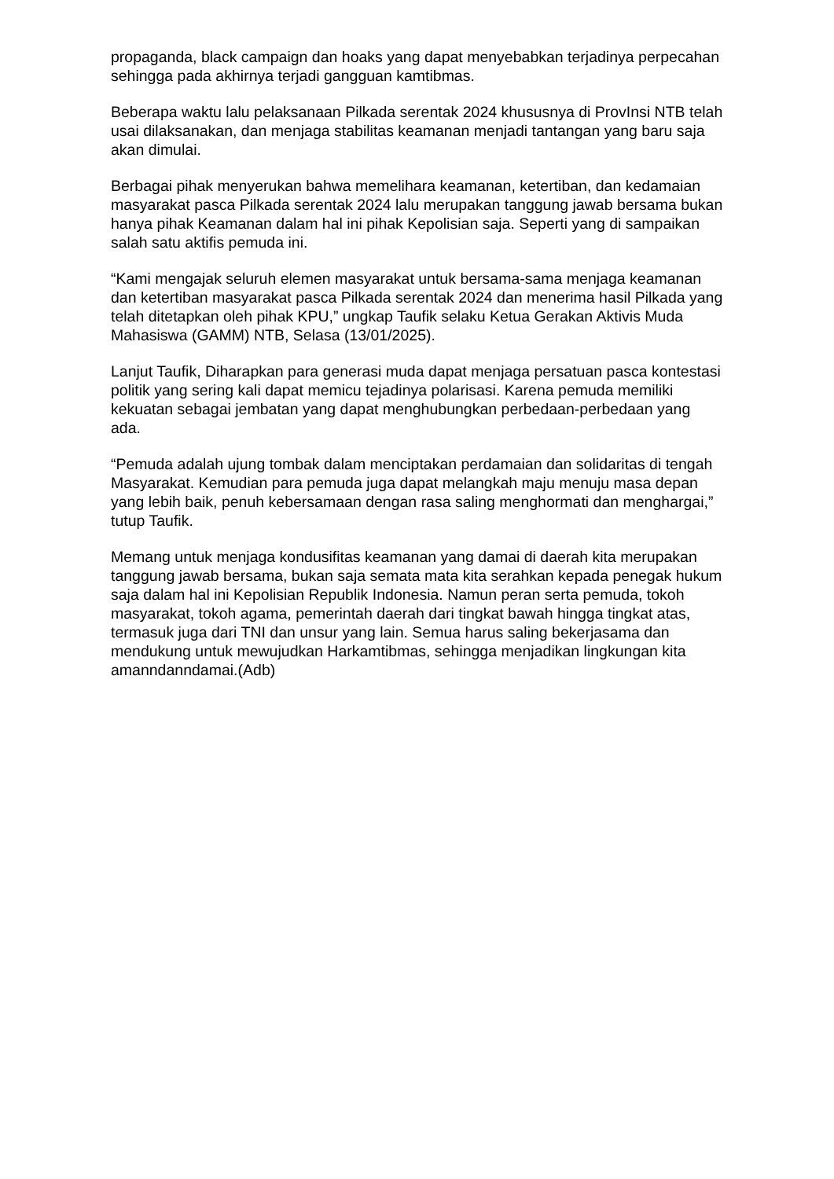propaganda, black campaign dan hoaks yang dapat menyebabkan terjadinya perpecahan sehingga pada akhirnya terjadi gangguan kamtibmas.
Beberapa waktu lalu pelaksanaan Pilkada serentak 2024 khususnya di ProvInsi NTB telah usai dilaksanakan, dan menjaga stabilitas keamanan menjadi tantangan yang baru saja akan dimulai.
Berbagai pihak menyerukan bahwa memelihara keamanan, ketertiban, dan kedamaian masyarakat pasca Pilkada serentak 2024 lalu merupakan tanggung jawab bersama bukan hanya pihak Keamanan dalam hal ini pihak Kepolisian saja. Seperti yang di sampaikan salah satu aktifis pemuda ini.
“Kami mengajak seluruh elemen masyarakat untuk bersama-sama menjaga keamanan dan ketertiban masyarakat pasca Pilkada serentak 2024 dan menerima hasil Pilkada yang telah ditetapkan oleh pihak KPU,” ungkap Taufik selaku Ketua Gerakan Aktivis Muda Mahasiswa (GAMM) NTB, Selasa (13/01/2025).
Lanjut Taufik, Diharapkan para generasi muda dapat menjaga persatuan pasca kontestasi politik yang sering kali dapat memicu tejadinya polarisasi. Karena pemuda memiliki kekuatan sebagai jembatan yang dapat menghubungkan perbedaan-perbedaan yang ada.
“Pemuda adalah ujung tombak dalam menciptakan perdamaian dan solidaritas di tengah Masyarakat. Kemudian para pemuda juga dapat melangkah maju menuju masa depan yang lebih baik, penuh kebersamaan dengan rasa saling menghormati dan menghargai,” tutup Taufik.
Memang untuk menjaga kondusifitas keamanan yang damai di daerah kita merupakan tanggung jawab bersama, bukan saja semata mata kita serahkan kepada penegak hukum saja dalam hal ini Kepolisian Republik Indonesia. Namun peran serta pemuda, tokoh masyarakat, tokoh agama, pemerintah daerah dari tingkat bawah hingga tingkat atas, termasuk juga dari TNI dan unsur yang lain. Semua harus saling bekerjasama dan mendukung untuk mewujudkan Harkamtibmas, sehingga menjadikan lingkungan kita amanndanndamai.(Adb)